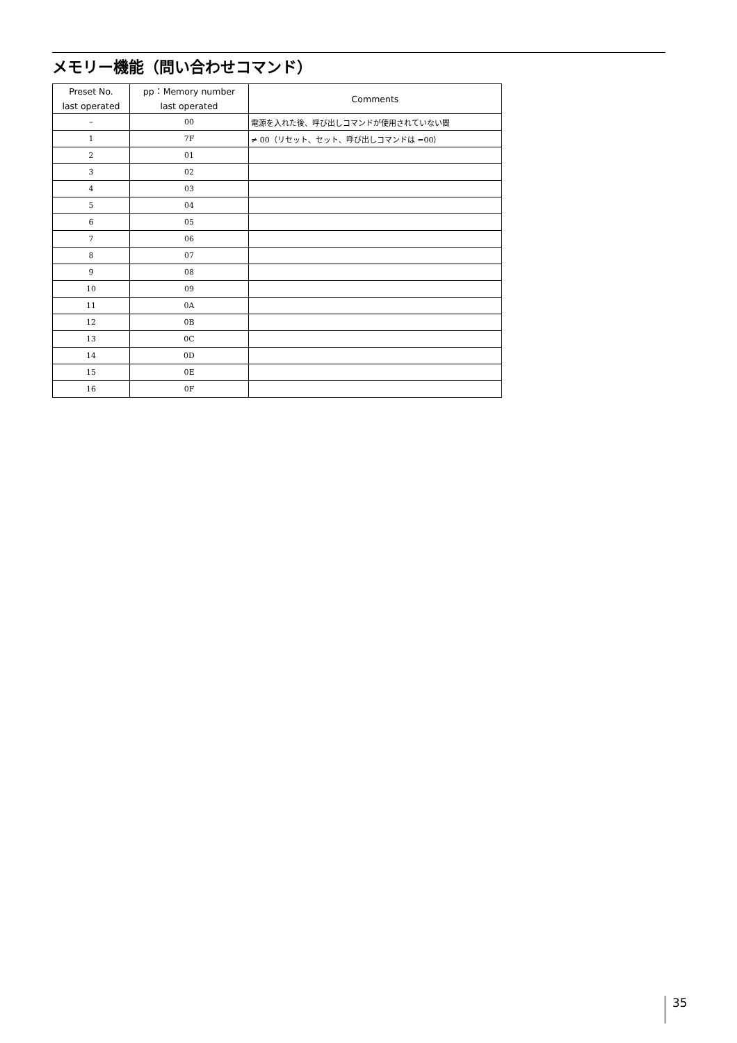メモリー機能（問い合わせコマンド）
| Preset No. last operated | pp：Memory number last operated | Comments |
| --- | --- | --- |
| – | 00 | 電源を入れた後、呼び出しコマンドが使用されていない間 |
| 1 | 7F | ≠ 00（リセット、セット、呼び出しコマンドは =00） |
| 2 | 01 | |
| 3 | 02 | |
| 4 | 03 | |
| 5 | 04 | |
| 6 | 05 | |
| 7 | 06 | |
| 8 | 07 | |
| 9 | 08 | |
| 10 | 09 | |
| 11 | 0A | |
| 12 | 0B | |
| 13 | 0C | |
| 14 | 0D | |
| 15 | 0E | |
| 16 | 0F | |
35